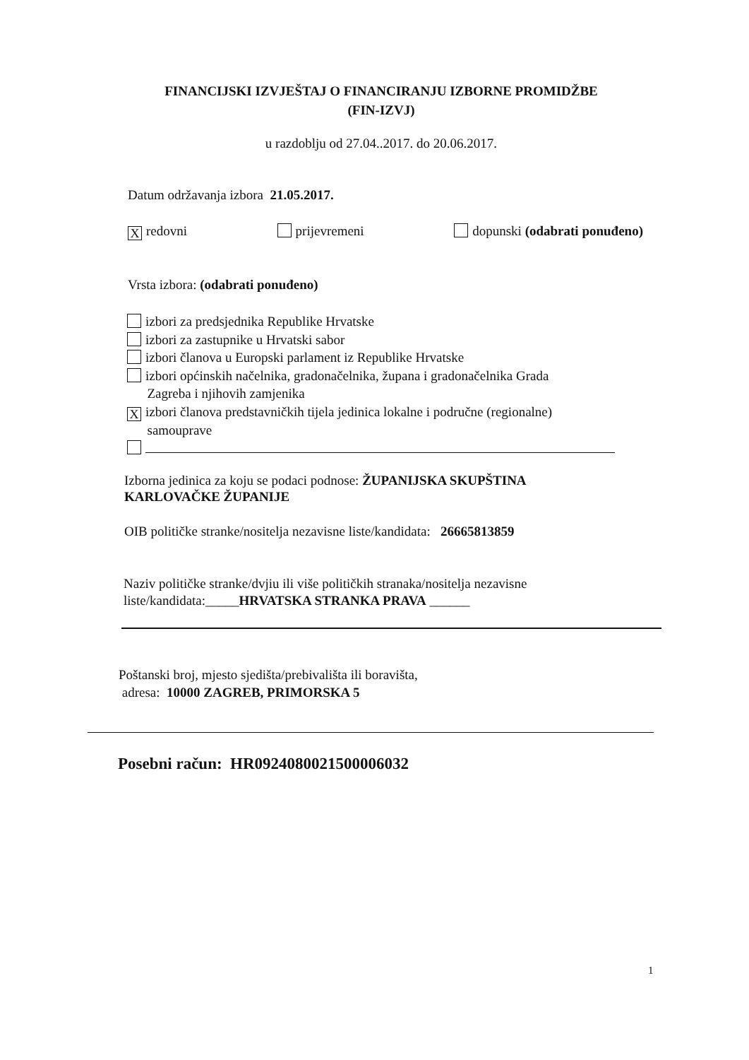FINANCIJSKI IZVJEŠTAJ O FINANCIRANJU IZBORNE PROMIDŽBE
(FIN-IZVJ)
u razdoblju od 27.04..2017. do 20.06.2017.
Datum održavanja izbora 21.05.2017.
Xredovni prijevremeni dopunski (odabrati ponuđeno)
Vrsta izbora: (odabrati ponuđeno)
izbori za predsjednika Republike Hrvatske
izbori za zastupnike u Hrvatski sabor
izbori članova u Europski parlament iz Republike Hrvatske
izbori općinskih načelnika, gradonačelnika, župana i gradonačelnika Grada
Zagreba i njihovih zamjenika
Xizbori članova predstavničkih tijela jedinica lokalne i područne (regionalne)
samouprave
Izborna jedinica za koju se podaci podnose: ŽUPANIJSKA SKUPŠTINA KARLOVAČKE ŽUPANIJE
OIB političke stranke/nositelja nezavisne liste/kandidata: 26665813859
Naziv političke stranke/dvjiu ili više političkih stranaka/nositelja nezavisne liste/kandidata:_____HRVATSKA STRANKA PRAVA ______
Poštanski broj, mjesto sjedišta/prebivališta ili boravišta,
adresa: 10000 ZAGREB, PRIMORSKA 5
Posebni račun: HR0924080021500006032
1